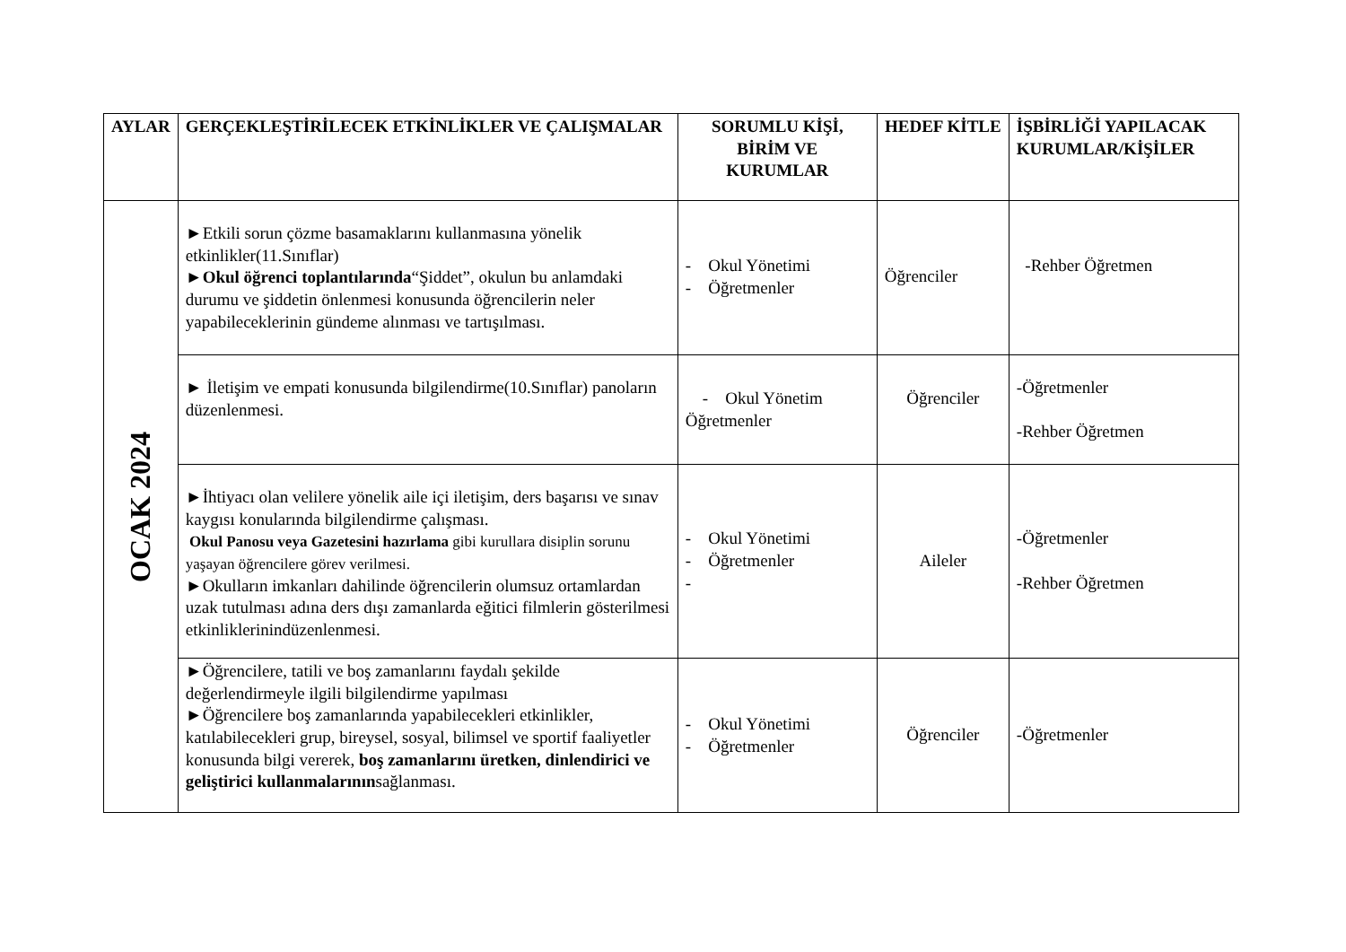| AYLAR | GERÇEKLEŞTİRİLECEK ETKİNLİKLER VE ÇALIŞMALAR | SORUMLU KİŞİ, BİRİM VE KURUMLAR | HEDEF KİTLE | İŞBİRLİĞİ YAPILACAK KURUMLAR/KİŞİLER |
| --- | --- | --- | --- | --- |
| OCAK 2024 | ►Etkili sorun çözme basamaklarını kullanmasına yönelik etkinlikler(11.Sınıflar) ► Okul öğrenci toplantılarında “Şiddet”, okulun bu anlamdaki durumu ve şiddetin önlenmesi konusunda öğrencilerin neler yapabileceklerinin gündeme alınması ve tartışılması. | - Okul Yönetimi - Öğretmenler | Öğrenciler | -Rehber Öğretmen |
| | ► İletişim ve empati konusunda bilgilendirme(10.Sınıflar) panoların düzenlenmesi. | - Okul Yönetim Öğretmenler | Öğrenciler | -Öğretmenler -Rehber Öğretmen |
| | ►İhtiyacı olan velilere yönelik aile içi iletişim, ders başarısı ve sınav kaygısı konularında bilgilendirme çalışması. Okul Panosu veya Gazetesini hazırlama gibi kurullara disiplin sorunu yaşayan öğrencilere görev verilmesi. ►Okulların imkanları dahilinde öğrencilerin olumsuz ortamlardan uzak tutulması adına ders dışı zamanlarda eğitici filmlerin gösterilmesi etkinliklerinindüzenlenmesi. | - Okul Yönetimi - Öğretmenler - | Aileler | -Öğretmenler -Rehber Öğretmen |
| | ►Öğrencilere, tatili ve boş zamanlarını faydalı şekilde değerlendirmeyle ilgili bilgilendirme yapılması ►Öğrencilere boş zamanlarında yapabilecekleri etkinlikler, katılabilecekleri grup, bireysel, sosyal, bilimsel ve sportif faaliyetler konusunda bilgi vererek, boş zamanlarını üretken, dinlendirici ve geliştirici kullanmalarının sağlanması. | - Okul Yönetimi - Öğretmenler | Öğrenciler | -Öğretmenler |